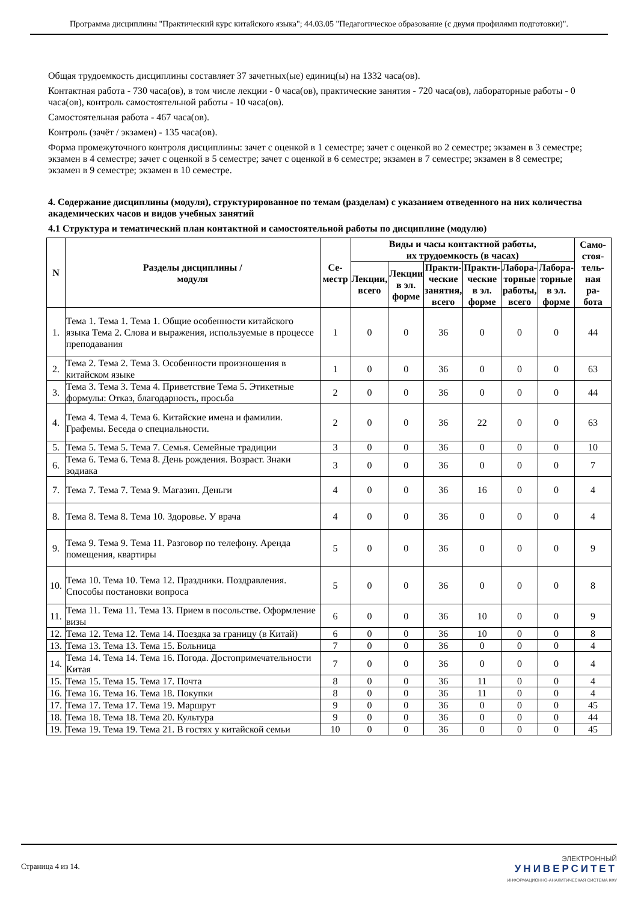Программа дисциплины "Практический курс китайского языка"; 44.03.05 "Педагогическое образование (с двумя профилями подготовки)".
Общая трудоемкость дисциплины составляет 37 зачетных(ые) единиц(ы) на 1332 часа(ов).
Контактная работа - 730 часа(ов), в том числе лекции - 0 часа(ов), практические занятия - 720 часа(ов), лабораторные работы - 0 часа(ов), контроль самостоятельной работы - 10 часа(ов).
Самостоятельная работа - 467 часа(ов).
Контроль (зачёт / экзамен) - 135 часа(ов).
Форма промежуточного контроля дисциплины: зачет с оценкой в 1 семестре; зачет с оценкой во 2 семестре; экзамен в 3 семестре; экзамен в 4 семестре; зачет с оценкой в 5 семестре; зачет с оценкой в 6 семестре; экзамен в 7 семестре; экзамен в 8 семестре; экзамен в 9 семестре; экзамен в 10 семестре.
4. Содержание дисциплины (модуля), структурированное по темам (разделам) с указанием отведенного на них количества академических часов и видов учебных занятий
4.1 Структура и тематический план контактной и самостоятельной работы по дисциплине (модулю)
| N | Разделы дисциплины / модуля | Се- местр | Виды и часы контактной работы, их трудоемкость (в часах) | | | | | | Само- стоя- тель- ная ра- бота |
| --- | --- | --- | --- | --- | --- | --- | --- | --- | --- |
| | | | Лекции, всего | Лекции в эл. форме | Практи- ческие занятия, всего | Практи- ческие в эл. форме | Лабора- торные работы, всего | Лабора- торные в эл. форме | |
| 1. | Тема 1. Тема 1. Тема 1. Общие особенности китайского языка Тема 2. Слова и выражения, используемые в процессе преподавания | 1 | 0 | 0 | 36 | 0 | 0 | 0 | 44 |
| 2. | Тема 2. Тема 2. Тема 3. Особенности произношения в китайском языке | 1 | 0 | 0 | 36 | 0 | 0 | 0 | 63 |
| 3. | Тема 3. Тема 3. Тема 4. Приветствие Тема 5. Этикетные формулы: Отказ, благодарность, просьба | 2 | 0 | 0 | 36 | 0 | 0 | 0 | 44 |
| 4. | Тема 4. Тема 4. Тема 6. Китайские имена и фамилии. Графемы. Беседа о специальности. | 2 | 0 | 0 | 36 | 22 | 0 | 0 | 63 |
| 5. | Тема 5. Тема 5. Тема 7. Семья. Семейные традиции | 3 | 0 | 0 | 36 | 0 | 0 | 0 | 10 |
| 6. | Тема 6. Тема 6. Тема 8. День рождения. Возраст. Знаки зодиака | 3 | 0 | 0 | 36 | 0 | 0 | 0 | 7 |
| 7. | Тема 7. Тема 7. Тема 9. Магазин. Деньги | 4 | 0 | 0 | 36 | 16 | 0 | 0 | 4 |
| 8. | Тема 8. Тема 8. Тема 10. Здоровье. У врача | 4 | 0 | 0 | 36 | 0 | 0 | 0 | 4 |
| 9. | Тема 9. Тема 9. Тема 11. Разговор по телефону. Аренда помещения, квартиры | 5 | 0 | 0 | 36 | 0 | 0 | 0 | 9 |
| 10. | Тема 10. Тема 10. Тема 12. Праздники. Поздравления. Способы постановки вопроса | 5 | 0 | 0 | 36 | 0 | 0 | 0 | 8 |
| 11. | Тема 11. Тема 11. Тема 13. Прием в посольстве. Оформление визы | 6 | 0 | 0 | 36 | 10 | 0 | 0 | 9 |
| 12. | Тема 12. Тема 12. Тема 14. Поездка за границу (в Китай) | 6 | 0 | 0 | 36 | 10 | 0 | 0 | 8 |
| 13. | Тема 13. Тема 13. Тема 15. Больница | 7 | 0 | 0 | 36 | 0 | 0 | 0 | 4 |
| 14. | Тема 14. Тема 14. Тема 16. Погода. Достопримечательности Китая | 7 | 0 | 0 | 36 | 0 | 0 | 0 | 4 |
| 15. | Тема 15. Тема 15. Тема 17. Почта | 8 | 0 | 0 | 36 | 11 | 0 | 0 | 4 |
| 16. | Тема 16. Тема 16. Тема 18. Покупки | 8 | 0 | 0 | 36 | 11 | 0 | 0 | 4 |
| 17. | Тема 17. Тема 17. Тема 19. Маршрут | 9 | 0 | 0 | 36 | 0 | 0 | 0 | 45 |
| 18. | Тема 18. Тема 18. Тема 20. Культура | 9 | 0 | 0 | 36 | 0 | 0 | 0 | 44 |
| 19. | Тема 19. Тема 19. Тема 21. В гостях у китайской семьи | 10 | 0 | 0 | 36 | 0 | 0 | 0 | 45 |
Страница 4 из 14.
ЭЛЕКТРОННЫЙ
УНИВЕРСИТЕТ
ИНФОРМАЦИОННО-АНАЛИТИЧЕСКАЯ СИСТЕМА КФУ